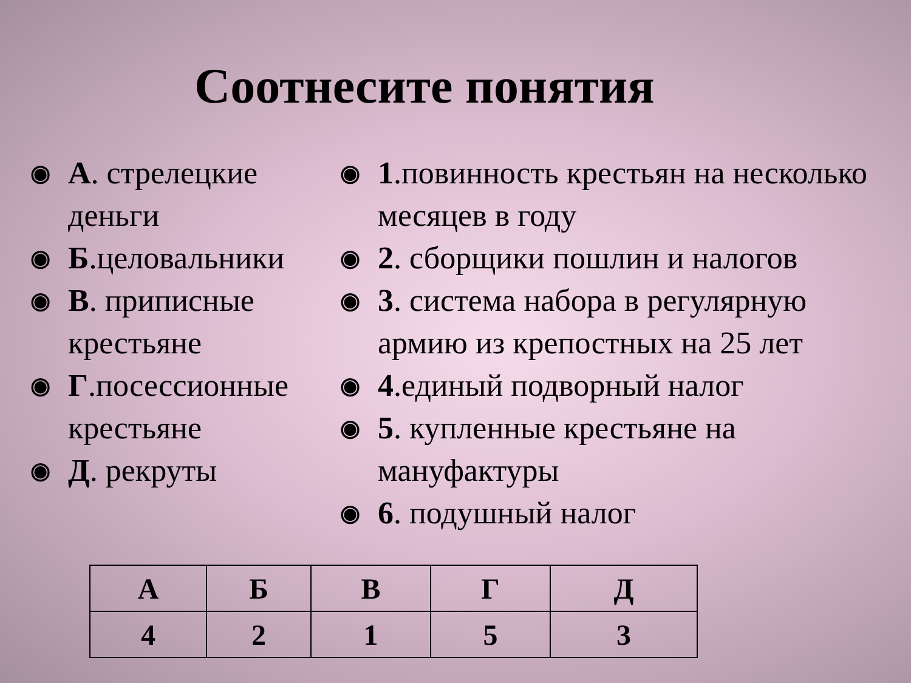Соотнесите понятия
◉ А. стрелецкие деньги
◉ Б.целовальники
◉ В. приписные крестьяне
◉ Г.посессионные крестьяне
◉ Д. рекруты
◉ 1.повинность крестьян на несколько месяцев в году
◉ 2. сборщики пошлин и налогов
◉ 3. система набора в регулярную армию из крепостных на 25 лет
◉ 4.единый подворный налог
◉ 5. купленные крестьяне на мануфактуры
◉ 6. подушный налог
| А | Б | В | Г | Д |
| --- | --- | --- | --- | --- |
| 4 | 2 | 1 | 5 | 3 |